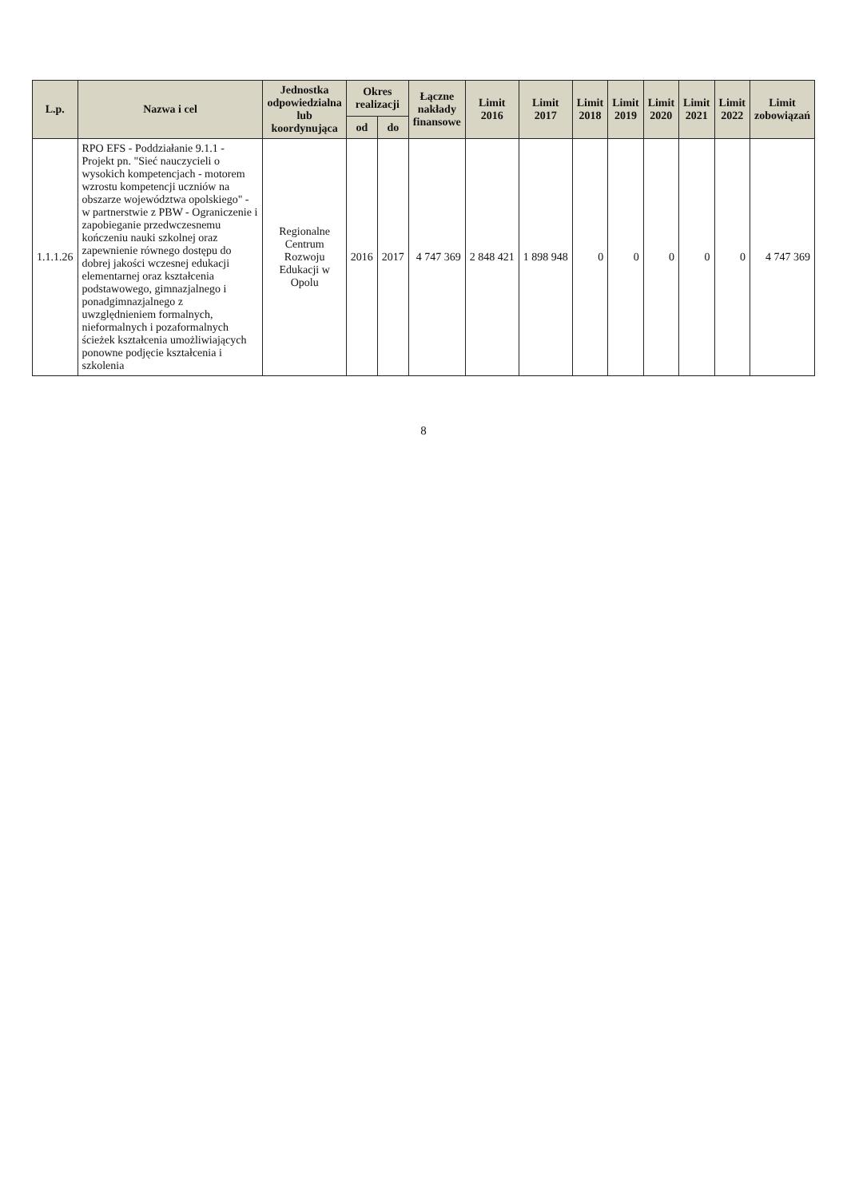| L.p. | Nazwa i cel | Jednostka odpowiedzialna lub koordynująca | Okres realizacji | | Łączne nakłady finansowe | Limit 2016 | Limit 2017 | Limit 2018 | Limit 2019 | Limit 2020 | Limit 2021 | Limit 2022 | Limit zobowiązań |
| --- | --- | --- | --- | --- | --- | --- | --- | --- | --- | --- | --- | --- | --- |
| | | | od | do | | | | | | | | | |
| 1.1.1.26 | RPO EFS - Poddziałanie 9.1.1 - Projekt pn. "Sieć nauczycieli o wysokich kompetencjach - motorem wzrostu kompetencji uczniów na obszarze województwa opolskiego" - w partnerstwie z PBW - Ograniczenie i zapobieganie przedwczesnemu kończeniu nauki szkolnej oraz zapewnienie równego dostępu do dobrej jakości wczesnej edukacji elementarnej oraz kształcenia podstawowego, gimnazjalnego i ponadgimnazjalnego z uwzględnieniem formalnych, nieformalnych i pozaformalnych ścieżek kształcenia umożliwiających ponowne podjęcie kształcenia i szkolenia | Regionalne Centrum Rozwoju Edukacji w Opolu | 2016 | 2017 | 4 747 369 | 2 848 421 | 1 898 948 | 0 | 0 | 0 | 0 | 0 | 4 747 369 |
8